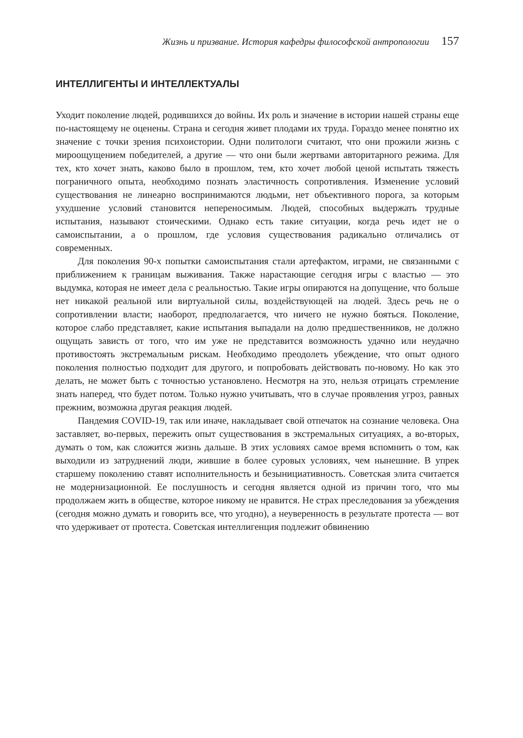Жизнь и призвание. История кафедры философской антропологии 157
ИНТЕЛЛИГЕНТЫ И ИНТЕЛЛЕКТУАЛЫ
Уходит поколение людей, родившихся до войны. Их роль и значение в истории нашей страны еще по-настоящему не оценены. Страна и сегодня живет плодами их труда. Гораздо менее понятно их значение с точки зрения психоистории. Одни политологи считают, что они прожили жизнь с мироощущением победителей, а другие — что они были жертвами авторитарного режима. Для тех, кто хочет знать, каково было в прошлом, тем, кто хочет любой ценой испытать тяжесть пограничного опыта, необходимо познать эластичность сопротивления. Изменение условий существования не линеарно воспринимаются людьми, нет объективного порога, за которым ухудшение условий становится непереносимым. Людей, способных выдержать трудные испытания, называют стоическими. Однако есть такие ситуации, когда речь идет не о самоиспытании, а о прошлом, где условия существования радикально отличались от современных.
Для поколения 90-х попытки самоиспытания стали артефактом, играми, не связанными с приближением к границам выживания. Также нарастающие сегодня игры с властью — это выдумка, которая не имеет дела с реальностью. Такие игры опираются на допущение, что больше нет никакой реальной или виртуальной силы, воздействующей на людей. Здесь речь не о сопротивлении власти; наоборот, предполагается, что ничего не нужно бояться. Поколение, которое слабо представляет, какие испытания выпадали на долю предшественников, не должно ощущать зависть от того, что им уже не представится возможность удачно или неудачно противостоять экстремальным рискам. Необходимо преодолеть убеждение, что опыт одного поколения полностью подходит для другого, и попробовать действовать по-новому. Но как это делать, не может быть с точностью установлено. Несмотря на это, нельзя отрицать стремление знать наперед, что будет потом. Только нужно учитывать, что в случае проявления угроз, равных прежним, возможна другая реакция людей.
Пандемия COVID-19, так или иначе, накладывает свой отпечаток на сознание человека. Она заставляет, во-первых, пережить опыт существования в экстремальных ситуациях, а во-вторых, думать о том, как сложится жизнь дальше. В этих условиях самое время вспомнить о том, как выходили из затруднений люди, жившие в более суровых условиях, чем нынешние. В упрек старшему поколению ставят исполнительность и безынициативность. Советская элита считается не модернизационной. Ее послушность и сегодня является одной из причин того, что мы продолжаем жить в обществе, которое никому не нравится. Не страх преследования за убеждения (сегодня можно думать и говорить все, что угодно), а неуверенность в результате протеста — вот что удерживает от протеста. Советская интеллигенция подлежит обвинению